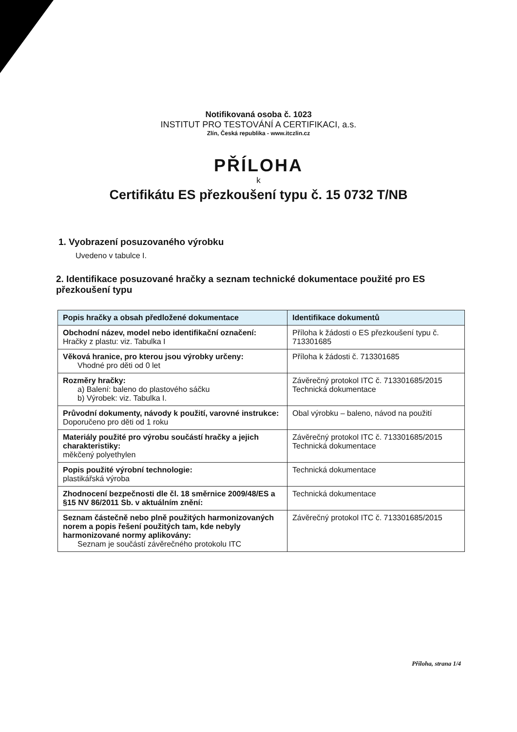Notifikovaná osoba č. 1023
INSTITUT PRO TESTOVÁNÍ A CERTIFIKACI, a.s.
Zlín, Česká republika - www.itczlin.cz
PŘÍLOHA
k
Certifikátu ES přezkoušení typu č. 15 0732 T/NB
1. Vyobrazení posuzovaného výrobku
Uvedeno v tabulce I.
2. Identifikace posuzované hračky a seznam technické dokumentace použité pro ES přezkoušení typu
| Popis hračky a obsah předložené dokumentace | Identifikace dokumentů |
| --- | --- |
| Obchodní název, model nebo identifikační označení: Hračky z plastu: viz. Tabulka I | Příloha k žádosti o ES přezkoušení typu č. 713301685 |
| Věková hranice, pro kterou jsou výrobky určeny: Vhodné pro děti od 0 let | Příloha k žádosti č. 713301685 |
| Rozměry hračky: a) Balení: baleno do plastového sáčku b) Výrobek: viz. Tabulka I. | Závěrečný protokol ITC č. 713301685/2015 Technická dokumentace |
| Průvodní dokumenty, návody k použití, varovné instrukce: Doporučeno pro děti od 1 roku | Obal výrobku – baleno, návod na použití |
| Materiály použité pro výrobu součástí hračky a jejich charakteristiky: měkčený polyethylen | Závěrečný protokol ITC č. 713301685/2015 Technická dokumentace |
| Popis použité výrobní technologie: plastikářská výroba | Technická dokumentace |
| Zhodnocení bezpečnosti dle čl. 18 směrnice 2009/48/ES a §15 NV 86/2011 Sb. v aktuálním znění: | Technická dokumentace |
| Seznam částečně nebo plně použitých harmonizovaných norem a popis řešení použitých tam, kde nebyly harmonizované normy aplikovány: Seznam je součástí závěrečného protokolu ITC | Závěrečný protokol ITC č. 713301685/2015 |
Příloha, strana 1/4